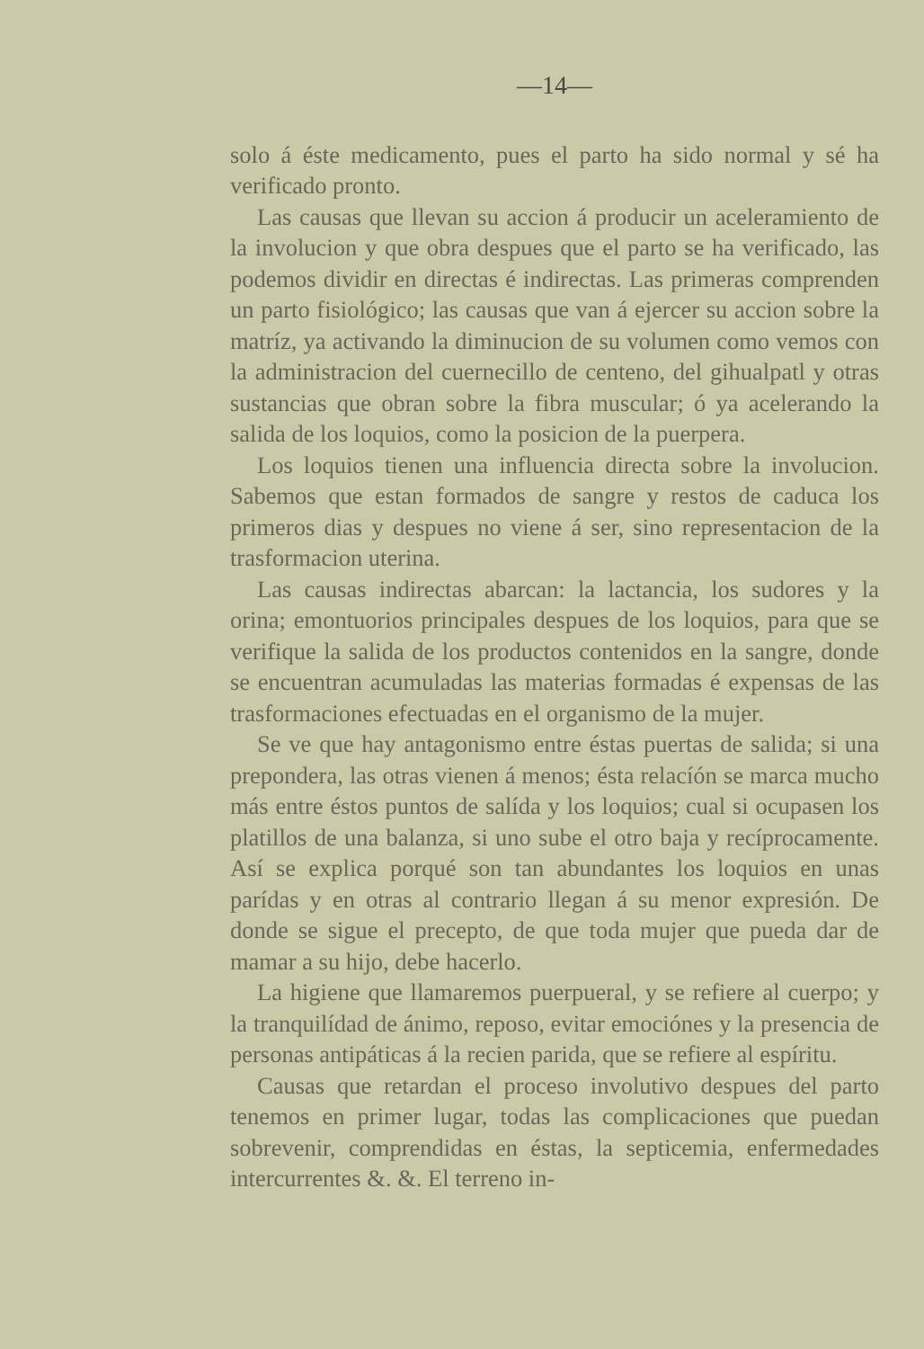—14—
solo á éste medicamento, pues el parto ha sido normal y sé ha verificado pronto.
Las causas que llevan su accion á producir un aceleramiento de la involucion y que obra despues que el parto se ha verificado, las podemos dividir en directas é indirectas. Las primeras comprenden un parto fisiológico; las causas que van á ejercer su accion sobre la matríz, ya activando la diminucion de su volumen como vemos con la administracion del cuernecillo de centeno, del gihualpatl y otras sustancias que obran sobre la fibra muscular; ó ya acelerando la salida de los loquios, como la posicion de la puerpera.
Los loquios tienen una influencia directa sobre la involucion. Sabemos que estan formados de sangre y restos de caduca los primeros dias y despues no viene á ser, sino representacion de la trasformacion uterina.
Las causas indirectas abarcan: la lactancia, los sudores y la orina; emontuorios principales despues de los loquios, para que se verifique la salida de los productos contenidos en la sangre, donde se encuentran acumuladas las materias formadas é expensas de las trasformaciones efectuadas en el organismo de la mujer.
Se ve que hay antagonismo entre éstas puertas de salida; si una prepondera, las otras vienen á menos; ésta relacíón se marca mucho más entre éstos puntos de salída y los loquios; cual si ocupasen los platillos de una balanza, si uno sube el otro baja y recíprocamente. Así se explica porqué son tan abundantes los loquios en unas parídas y en otras al contrario llegan á su menor expresión. De donde se sigue el precepto, de que toda mujer que pueda dar de mamar a su hijo, debe hacerlo.
La higiene que llamaremos puerpueral, y se refiere al cuerpo; y la tranquilídad de ánimo, reposo, evitar emociónes y la presencia de personas antipáticas á la recien parida, que se refiere al espíritu.
Causas que retardan el proceso involutivo despues del parto tenemos en primer lugar, todas las complicaciones que puedan sobrevenir, comprendidas en éstas, la septicemia, enfermedades intercurrentes &. &. El terreno in-